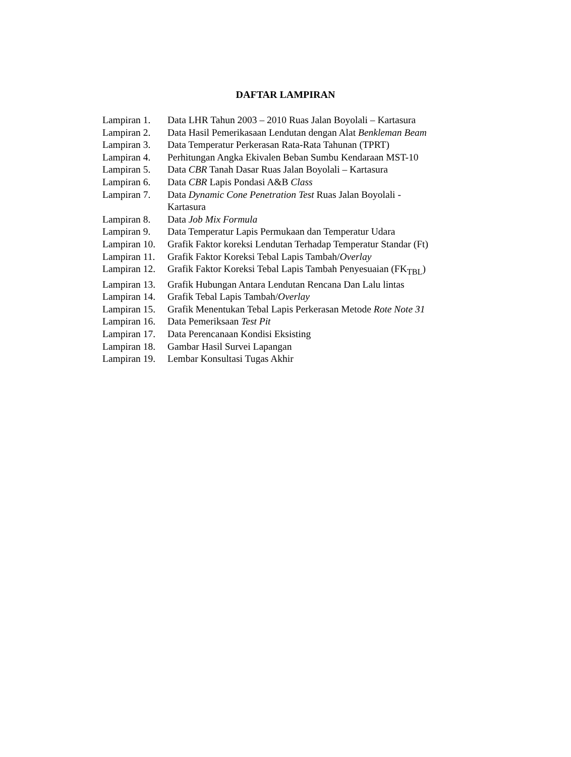DAFTAR LAMPIRAN
Lampiran 1. Data LHR Tahun 2003 – 2010 Ruas Jalan Boyolali – Kartasura
Lampiran 2. Data Hasil Pemerikasaan Lendutan dengan Alat Benkleman Beam
Lampiran 3. Data Temperatur Perkerasan Rata-Rata Tahunan (TPRT)
Lampiran 4. Perhitungan Angka Ekivalen Beban Sumbu Kendaraan MST-10
Lampiran 5. Data CBR Tanah Dasar Ruas Jalan Boyolali – Kartasura
Lampiran 6. Data CBR Lapis Pondasi A&B Class
Lampiran 7. Data Dynamic Cone Penetration Test Ruas Jalan Boyolali -
Kartasura
Lampiran 8. Data Job Mix Formula
Lampiran 9. Data Temperatur Lapis Permukaan dan Temperatur Udara
Lampiran 10. Grafik Faktor koreksi Lendutan Terhadap Temperatur Standar (Ft)
Lampiran 11. Grafik Faktor Koreksi Tebal Lapis Tambah/Overlay
Lampiran 12. Grafik Faktor Koreksi Tebal Lapis Tambah Penyesuaian (FK<sub>TBL</sub>)
Lampiran 13. Grafik Hubungan Antara Lendutan Rencana Dan Lalu lintas
Lampiran 14. Grafik Tebal Lapis Tambah/Overlay
Lampiran 15. Grafik Menentukan Tebal Lapis Perkerasan Metode Rote Note 31
Lampiran 16. Data Pemeriksaan Test Pit
Lampiran 17. Data Perencanaan Kondisi Eksisting
Lampiran 18. Gambar Hasil Survei Lapangan
Lampiran 19. Lembar Konsultasi Tugas Akhir